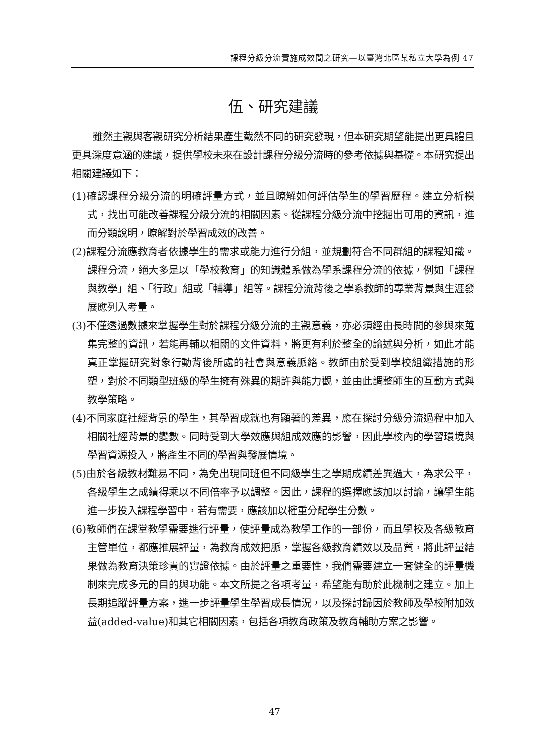課程分級分流實施成效間之研究—以臺灣北區某私立大學為例 47
伍、研究建議
雖然主觀與客觀研究分析結果產生截然不同的研究發現，但本研究期望能提出更具體且更具深度意涵的建議，提供學校未來在設計課程分級分流時的參考依據與基礎。本研究提出相關建議如下：
(1)確認課程分級分流的明確評量方式，並且瞭解如何評估學生的學習歷程。建立分析模式，找出可能改善課程分級分流的相關因素。從課程分級分流中挖掘出可用的資訊，進而分類說明，瞭解對於學習成效的改善。
(2)課程分流應教育者依據學生的需求或能力進行分組，並規劃符合不同群組的課程知識。課程分流，絕大多是以「學校教育」的知識體系做為學系課程分流的依據，例如「課程與教學」組、「行政」組或「輔導」組等。課程分流背後之學系教師的專業背景與生涯發展應列入考量。
(3)不僅透過數據來掌握學生對於課程分級分流的主觀意義，亦必須經由長時間的參與來蒐集完整的資訊，若能再輔以相關的文件資料，將更有利於整全的論述與分析，如此才能真正掌握研究對象行動背後所處的社會與意義脈絡。教師由於受到學校組織措施的形塑，對於不同類型班級的學生擁有殊異的期許與能力觀，並由此調整師生的互動方式與教學策略。
(4)不同家庭社經背景的學生，其學習成就也有顯著的差異，應在探討分級分流過程中加入相關社經背景的變數。同時受到大學效應與組成效應的影響，因此學校內的學習環境與學習資源投入，將產生不同的學習與發展情境。
(5)由於各級教材難易不同，為免出現同班但不同級學生之學期成績差異過大，為求公平，各級學生之成績得乘以不同倍率予以調整。因此，課程的選擇應該加以討論，讓學生能進一步投入課程學習中，若有需要，應該加以權重分配學生分數。
(6)教師們在課堂教學需要進行評量，使評量成為教學工作的一部份，而且學校及各級教育主管單位，都應推展評量，為教育成效把脈，掌握各級教育績效以及品質，將此評量結果做為教育決策珍貴的實證依據。由於評量之重要性，我們需要建立一套健全的評量機制來完成多元的目的與功能。本文所提之各項考量，希望能有助於此機制之建立。加上長期追蹤評量方案，進一步評量學生學習成長情況，以及探討歸因於教師及學校附加效益(added-value)和其它相關因素，包括各項教育政策及教育輔助方案之影響。
47